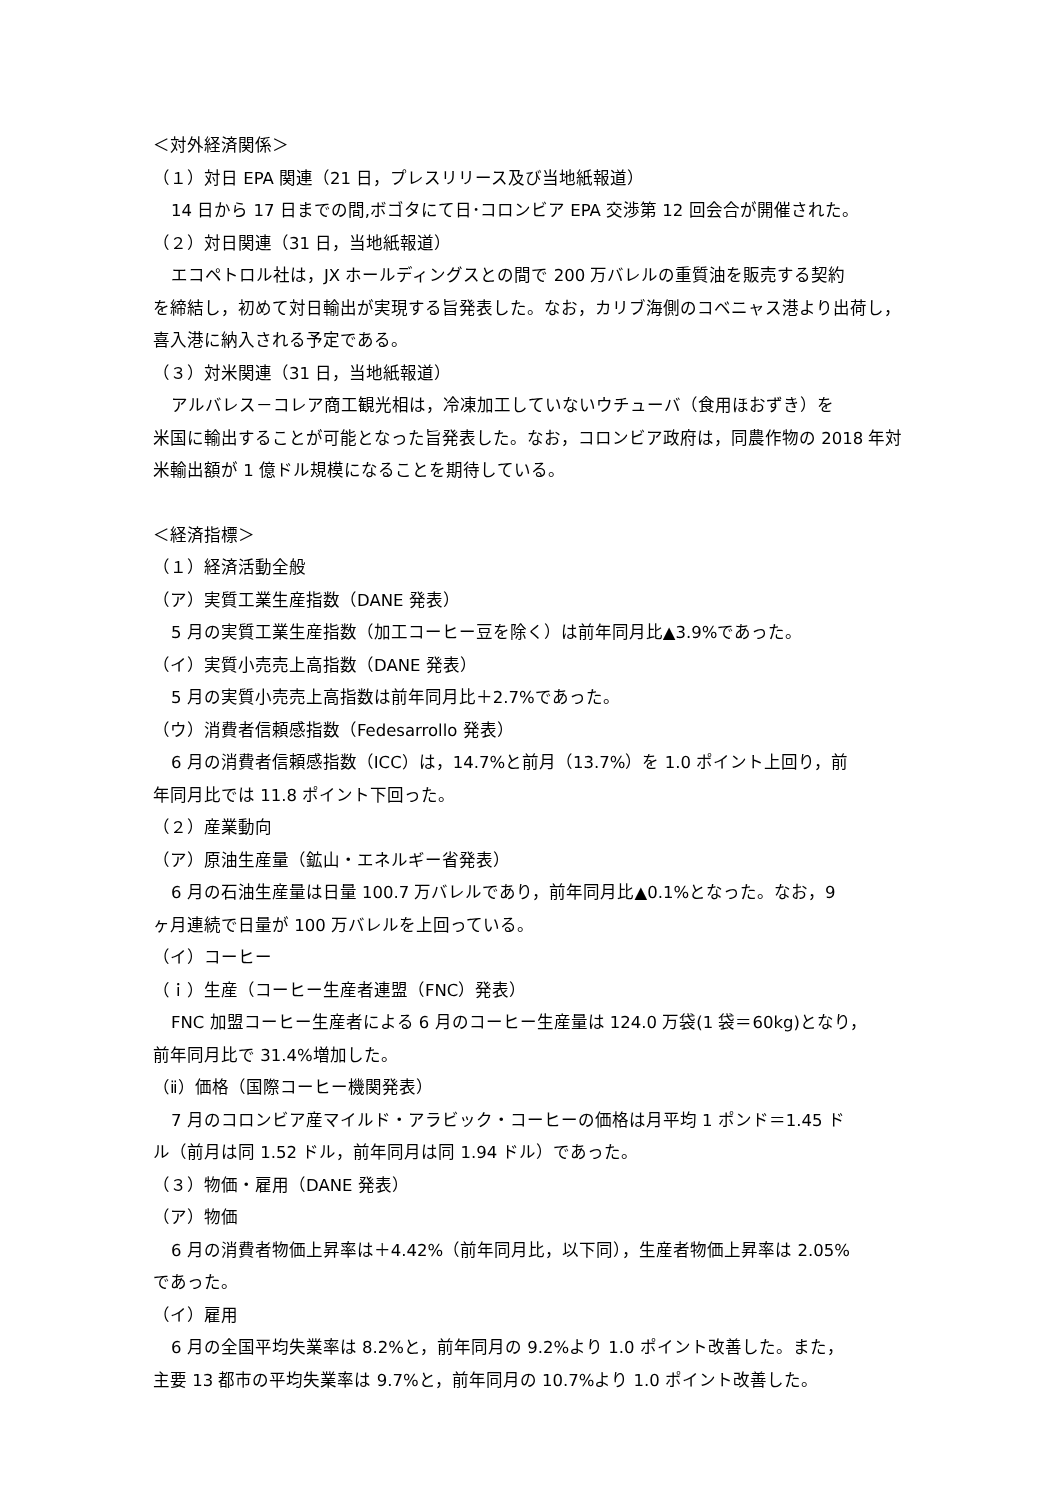＜対外経済関係＞
（１）対日 EPA 関連（21 日，プレスリリース及び当地紙報道）
14 日から 17 日までの間,ボゴタにて日･コロンビア EPA 交渉第 12 回会合が開催された。
（２）対日関連（31 日，当地紙報道）
エコペトロル社は，JX ホールディングスとの間で 200 万バレルの重質油を販売する契約
を締結し，初めて対日輸出が実現する旨発表した。なお，カリブ海側のコベニャス港より出荷し，喜入港に納入される予定である。
（３）対米関連（31 日，当地紙報道）
アルバレス－コレア商工観光相は，冷凍加工していないウチューバ（食用ほおずき）を
米国に輸出することが可能となった旨発表した。なお，コロンビア政府は，同農作物の 2018 年対米輸出額が 1 億ドル規模になることを期待している。
＜経済指標＞
（１）経済活動全般
（ア）実質工業生産指数（DANE 発表）
5 月の実質工業生産指数（加工コーヒー豆を除く）は前年同月比▲3.9%であった。
（イ）実質小売売上高指数（DANE 発表）
5 月の実質小売売上高指数は前年同月比＋2.7%であった。
（ウ）消費者信頼感指数（Fedesarrollo 発表）
6 月の消費者信頼感指数（ICC）は，14.7%と前月（13.7%）を 1.0 ポイント上回り，前
年同月比では 11.8 ポイント下回った。
（２）産業動向
（ア）原油生産量（鉱山・エネルギー省発表）
6 月の石油生産量は日量 100.7 万バレルであり，前年同月比▲0.1%となった。なお，9
ヶ月連続で日量が 100 万バレルを上回っている。
（イ）コーヒー
（ｉ）生産（コーヒー生産者連盟（FNC）発表）
FNC 加盟コーヒー生産者による 6 月のコーヒー生産量は 124.0 万袋(1 袋＝60kg)となり，
前年同月比で 31.4%増加した。
（ⅱ）価格（国際コーヒー機関発表）
7 月のコロンビア産マイルド・アラビック・コーヒーの価格は月平均 1 ポンド＝1.45 ド
ル（前月は同 1.52 ドル，前年同月は同 1.94 ドル）であった。
（３）物価・雇用（DANE 発表）
（ア）物価
6 月の消費者物価上昇率は＋4.42%（前年同月比，以下同），生産者物価上昇率は 2.05%
であった。
（イ）雇用
6 月の全国平均失業率は 8.2%と，前年同月の 9.2%より 1.0 ポイント改善した。また，
主要 13 都市の平均失業率は 9.7%と，前年同月の 10.7%より 1.0 ポイント改善した。